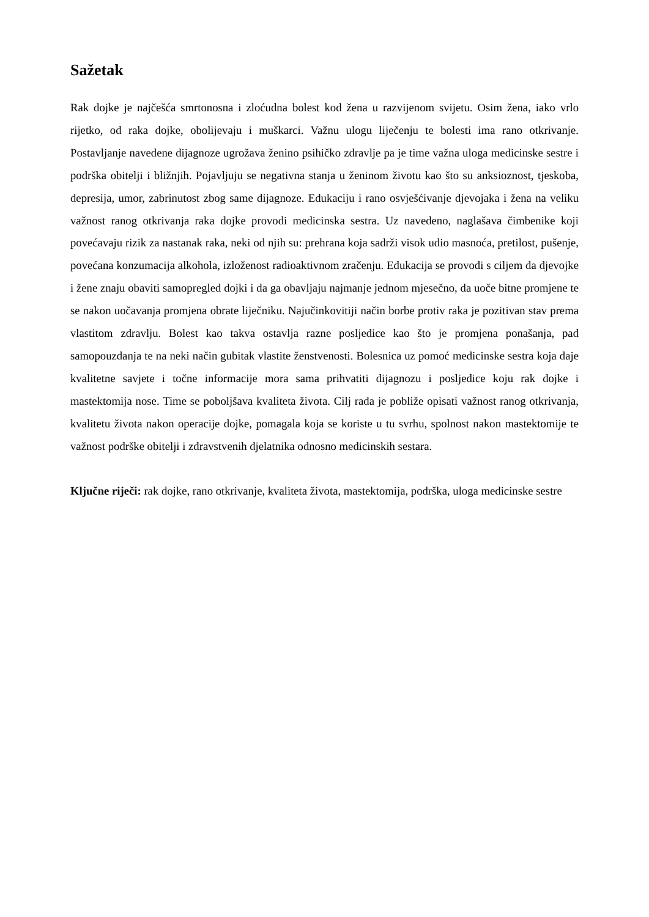Sažetak
Rak dojke je najčešća smrtonosna i zloćudna bolest kod žena u razvijenom svijetu. Osim žena, iako vrlo rijetko, od raka dojke, obolijevaju i muškarci. Važnu ulogu liječenju te bolesti ima rano otkrivanje. Postavljanje navedene dijagnoze ugrožava ženino psihičko zdravlje pa je time važna uloga medicinske sestre i podrška obitelji i bližnjih. Pojavljuju se negativna stanja u ženinom životu kao što su anksioznost, tjeskoba, depresija, umor, zabrinutost zbog same dijagnoze. Edukaciju i rano osvješćivanje djevojaka i žena na veliku važnost ranog otkrivanja raka dojke provodi medicinska sestra. Uz navedeno, naglašava čimbenike koji povećavaju rizik za nastanak raka, neki od njih su: prehrana koja sadrži visok udio masnoća, pretilost, pušenje, povećana konzumacija alkohola, izloženost radioaktivnom zračenju. Edukacija se provodi s ciljem da djevojke i žene znaju obaviti samopregled dojki i da ga obavljaju najmanje jednom mjesečno, da uoče bitne promjene te se nakon uočavanja promjena obrate liječniku. Najučinkovitiji način borbe protiv raka je pozitivan stav prema vlastitom zdravlju. Bolest kao takva ostavlja razne posljedice kao što je promjena ponašanja, pad samopouzdanja te na neki način gubitak vlastite ženstvenosti. Bolesnica uz pomoć medicinske sestra koja daje kvalitetne savjete i točne informacije mora sama prihvatiti dijagnozu i posljedice koju rak dojke i mastektomija nose. Time se poboljšava kvaliteta života. Cilj rada je pobliže opisati važnost ranog otkrivanja, kvalitetu života nakon operacije dojke, pomagala koja se koriste u tu svrhu, spolnost nakon mastektomije te važnost podrške obitelji i zdravstvenih djelatnika odnosno medicinskih sestara.
Ključne riječi: rak dojke, rano otkrivanje, kvaliteta života, mastektomija, podrška, uloga medicinske sestre